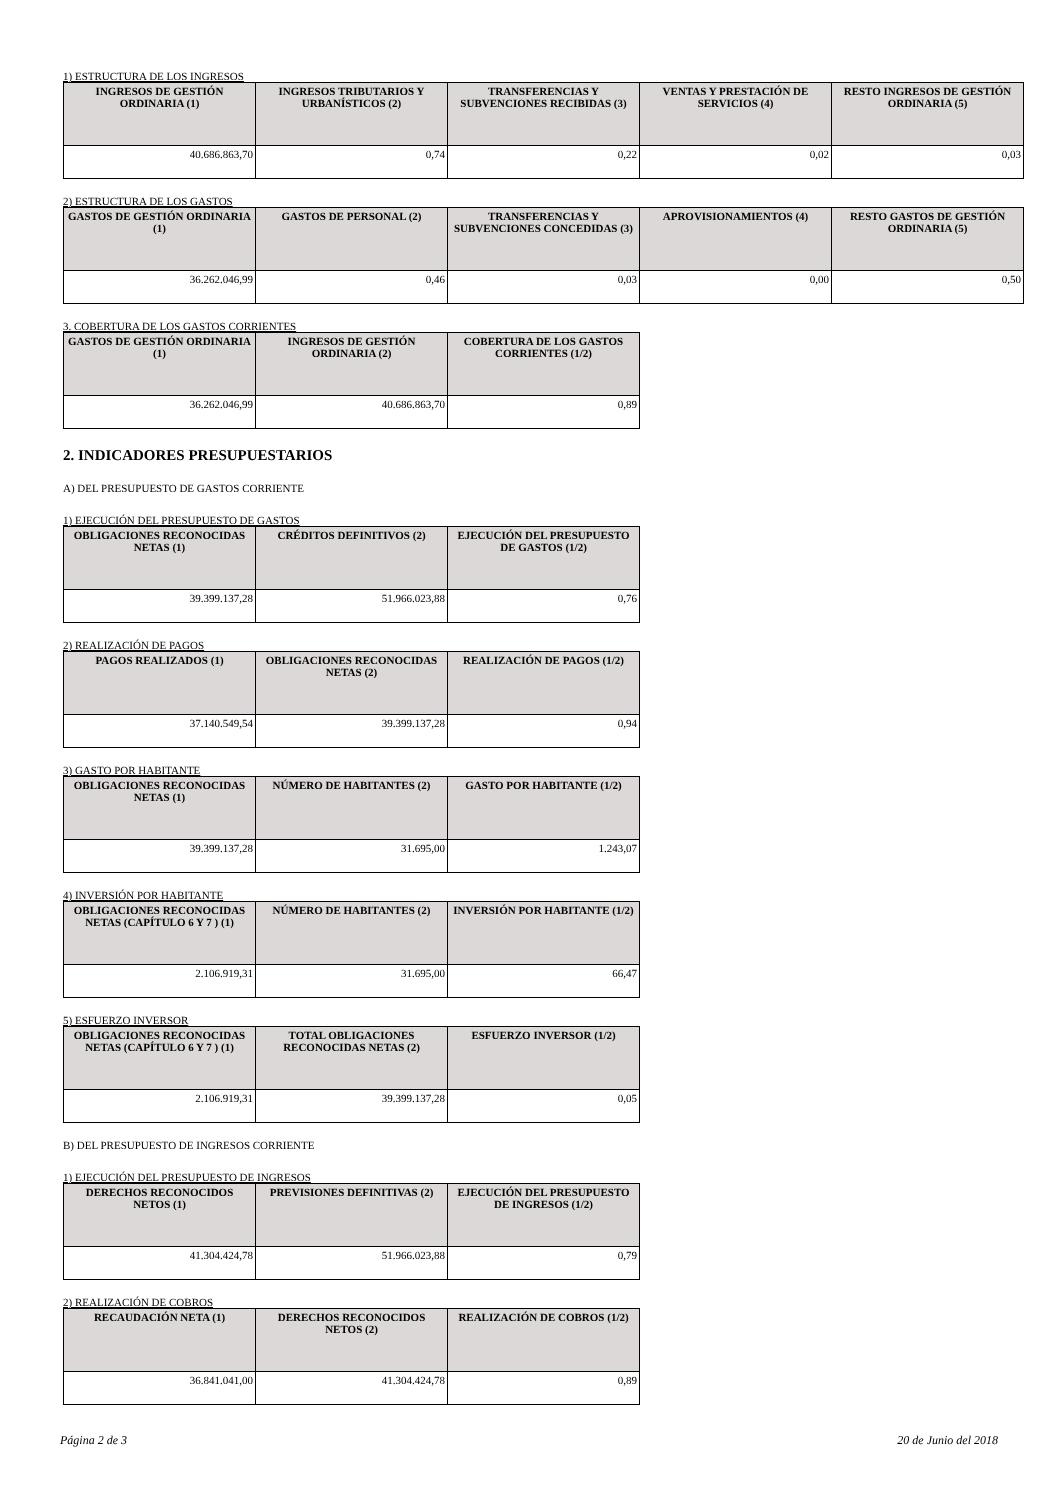1) ESTRUCTURA DE LOS INGRESOS
| INGRESOS DE GESTIÓN ORDINARIA (1) | INGRESOS TRIBUTARIOS Y URBANÍSTICOS (2) | TRANSFERENCIAS Y SUBVENCIONES RECIBIDAS (3) | VENTAS Y PRESTACIÓN DE SERVICIOS (4) | RESTO INGRESOS DE GESTIÓN ORDINARIA (5) |
| --- | --- | --- | --- | --- |
| 40.686.863,70 | 0,74 | 0,22 | 0,02 | 0,03 |
2) ESTRUCTURA DE LOS GASTOS
| GASTOS DE GESTIÓN ORDINARIA (1) | GASTOS DE PERSONAL (2) | TRANSFERENCIAS Y SUBVENCIONES CONCEDIDAS (3) | APROVISIONAMIENTOS (4) | RESTO GASTOS DE GESTIÓN ORDINARIA (5) |
| --- | --- | --- | --- | --- |
| 36.262.046,99 | 0,46 | 0,03 | 0,00 | 0,50 |
3. COBERTURA DE LOS GASTOS CORRIENTES
| GASTOS DE GESTIÓN ORDINARIA (1) | INGRESOS DE GESTIÓN ORDINARIA (2) | COBERTURA DE LOS GASTOS CORRIENTES (1/2) |
| --- | --- | --- |
| 36.262.046,99 | 40.686.863,70 | 0,89 |
2. INDICADORES PRESUPUESTARIOS
A) DEL PRESUPUESTO DE GASTOS CORRIENTE
1) EJECUCIÓN DEL PRESUPUESTO DE GASTOS
| OBLIGACIONES RECONOCIDAS NETAS (1) | CRÉDITOS DEFINITIVOS (2) | EJECUCIÓN DEL PRESUPUESTO DE GASTOS (1/2) |
| --- | --- | --- |
| 39.399.137,28 | 51.966.023,88 | 0,76 |
2) REALIZACIÓN DE PAGOS
| PAGOS REALIZADOS (1) | OBLIGACIONES RECONOCIDAS NETAS (2) | REALIZACIÓN DE PAGOS (1/2) |
| --- | --- | --- |
| 37.140.549,54 | 39.399.137,28 | 0,94 |
3) GASTO POR HABITANTE
| OBLIGACIONES RECONOCIDAS NETAS (1) | NÚMERO DE HABITANTES (2) | GASTO POR HABITANTE (1/2) |
| --- | --- | --- |
| 39.399.137,28 | 31.695,00 | 1.243,07 |
4) INVERSIÓN POR HABITANTE
| OBLIGACIONES RECONOCIDAS NETAS (CAPÍTULO 6 Y 7 ) (1) | NÚMERO DE HABITANTES (2) | INVERSIÓN POR HABITANTE (1/2) |
| --- | --- | --- |
| 2.106.919,31 | 31.695,00 | 66,47 |
5) ESFUERZO INVERSOR
| OBLIGACIONES RECONOCIDAS NETAS (CAPÍTULO 6 Y 7 ) (1) | TOTAL OBLIGACIONES RECONOCIDAS NETAS (2) | ESFUERZO INVERSOR (1/2) |
| --- | --- | --- |
| 2.106.919,31 | 39.399.137,28 | 0,05 |
B) DEL PRESUPUESTO DE INGRESOS CORRIENTE
1) EJECUCIÓN DEL PRESUPUESTO DE INGRESOS
| DERECHOS RECONOCIDOS NETOS (1) | PREVISIONES DEFINITIVAS (2) | EJECUCIÓN DEL PRESUPUESTO DE INGRESOS (1/2) |
| --- | --- | --- |
| 41.304.424,78 | 51.966.023,88 | 0,79 |
2) REALIZACIÓN DE COBROS
| RECAUDACIÓN NETA (1) | DERECHOS RECONOCIDOS NETOS (2) | REALIZACIÓN DE COBROS (1/2) |
| --- | --- | --- |
| 36.841.041,00 | 41.304.424,78 | 0,89 |
Página 2 de 3 20 de Junio del 2018